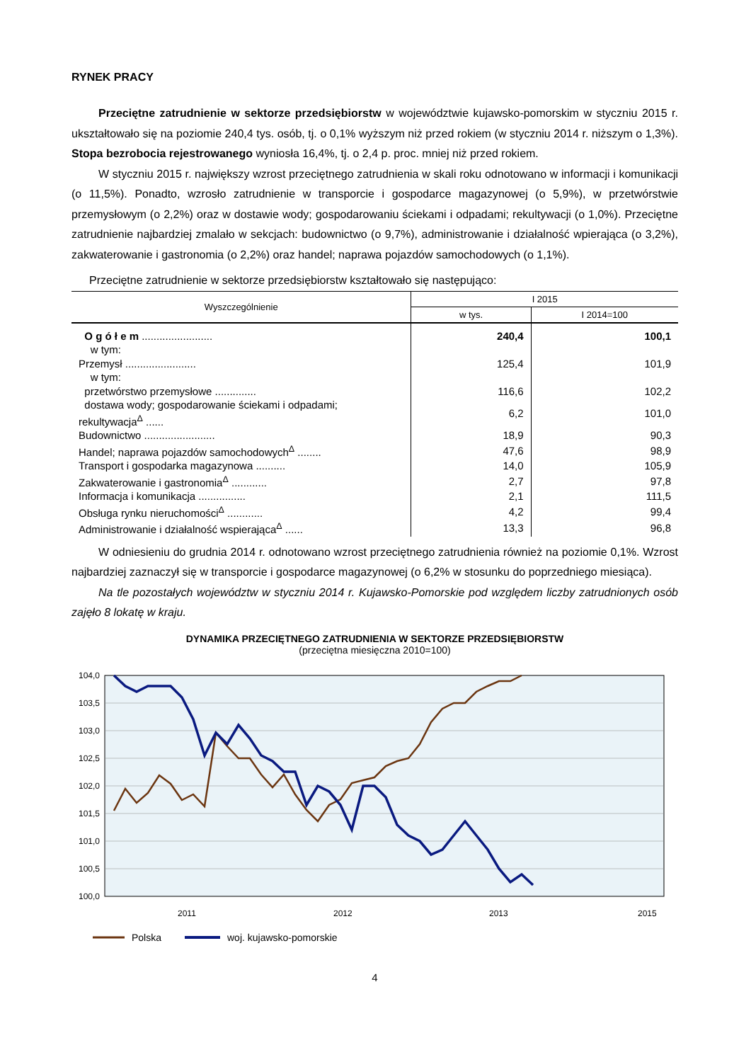RYNEK PRACY
Przeciętne zatrudnienie w sektorze przedsiębiorstw w województwie kujawsko-pomorskim w styczniu 2015 r. ukształtowało się na poziomie 240,4 tys. osób, tj. o 0,1% wyższym niż przed rokiem (w styczniu 2014 r. niższym o 1,3%). Stopa bezrobocia rejestrowanego wyniosła 16,4%, tj. o 2,4 p. proc. mniej niż przed rokiem.
W styczniu 2015 r. największy wzrost przeciętnego zatrudnienia w skali roku odnotowano w informacji i komunikacji (o 11,5%). Ponadto, wzrosło zatrudnienie w transporcie i gospodarce magazynowej (o 5,9%), w przetwórstwie przemysłowym (o 2,2%) oraz w dostawie wody; gospodarowaniu ściekami i odpadami; rekultywacji (o 1,0%). Przeciętne zatrudnienie najbardziej zmalało w sekcjach: budownictwo (o 9,7%), administrowanie i działalność wpierająca (o 3,2%), zakwaterowanie i gastronomia (o 2,2%) oraz handel; naprawa pojazdów samochodowych (o 1,1%).
Przeciętne zatrudnienie w sektorze przedsiębiorstw kształtowało się następująco:
| Wyszczególnienie | I 2015 | |
| --- | --- | --- |
| | w tys. | I 2014=100 |
| O g ó ł e m ........................ | 240,4 | 100,1 |
| w tym: | | |
| Przemysł ........................ | 125,4 | 101,9 |
| w tym: | | |
| przetwórstwo przemysłowe .............. | 116,6 | 102,2 |
| dostawa wody; gospodarowanie ściekami i odpadami; rekultywacja<sup>Δ</sup> ...... | 6,2 | 101,0 |
| Budownictwo ........................ | 18,9 | 90,3 |
| Handel; naprawa pojazdów samochodowych<sup>Δ</sup> ........ | 47,6 | 98,9 |
| Transport i gospodarka magazynowa .......... | 14,0 | 105,9 |
| Zakwaterowanie i gastronomia<sup>Δ</sup> ............ | 2,7 | 97,8 |
| Informacja i komunikacja ................ | 2,1 | 111,5 |
| Obsługa rynku nieruchomości<sup>Δ</sup> ............ | 4,2 | 99,4 |
| Administrowanie i działalność wspierająca<sup>Δ</sup> ...... | 13,3 | 96,8 |
W odniesieniu do grudnia 2014 r. odnotowano wzrost przeciętnego zatrudnienia również na poziomie 0,1%. Wzrost najbardziej zaznaczył się w transporcie i gospodarce magazynowej (o 6,2% w stosunku do poprzedniego miesiąca).
Na tle pozostałych województw w styczniu 2014 r. Kujawsko-Pomorskie pod względem liczby zatrudnionych osób zajęło 8 lokatę w kraju.
DYNAMIKA PRZECIĘTNEGO ZATRUDNIENIA W SEKTORZE PRZEDSIĘBIORSTW
(przeciętna miesięczna 2010=100)
104,0
103,5
103,0
102,5
102,0
101,5
101,0
100,5
100,0
2011
2012
2013
2015
Polska
woj. kujawsko-pomorskie
4